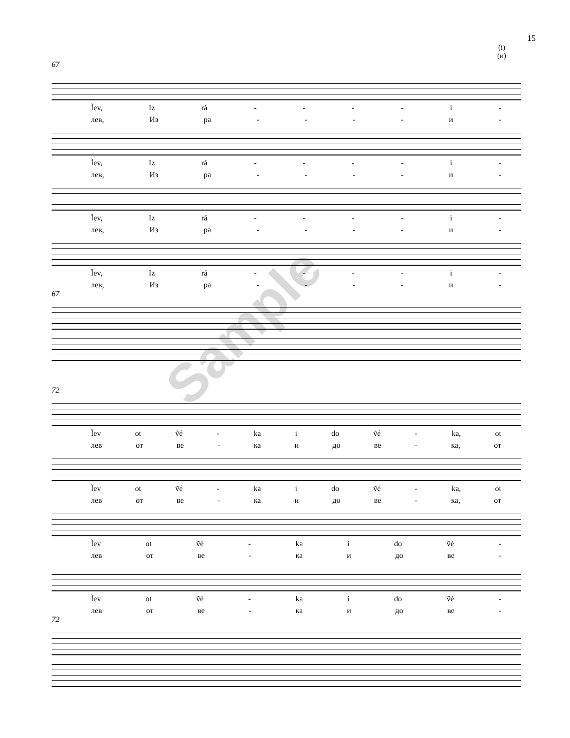15
(i)
(и)
67
Ĩev, Iz rá - - - - i -
лев, Из ра - - - - и -
Ĩev, Iz rá - - - - i -
лев, Из ра - - - - и -
Ĩev, Iz rá - - - - i -
лев, Из ра - - - - и -
Ĩev, Iz rá - - - - i -
лев, Из ра - - - - и -
67
72
Ĩev ot ṽé - ka i do ṽé - ka, ot
лев от ве - ка и до ве - ка, от
Ĩev ot ṽé - ka i do ṽé - ka, ot
лев от ве - ка и до ве - ка, от
Ĩev ot ṽé - ka i do ṽé -
лев от ве - ка и до ве -
Ĩev ot ṽé - ka i do ṽé -
лев от ве - ка и до ве -
72
Sample